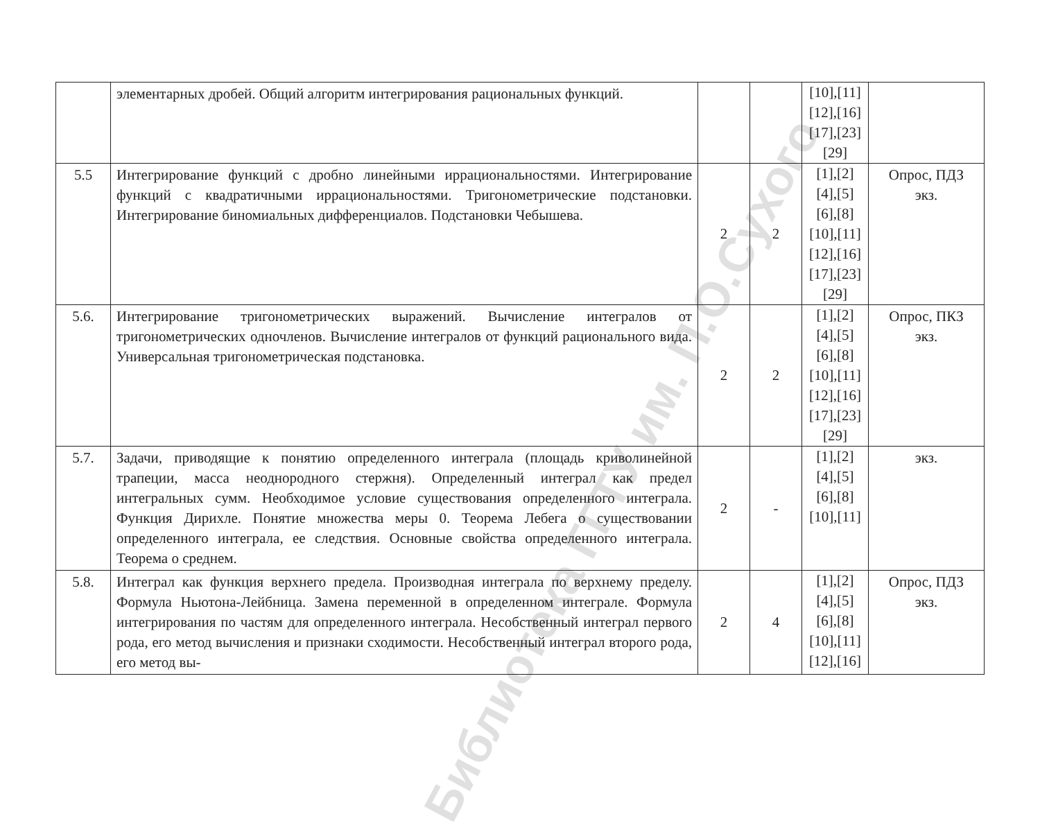Библиотека ГГТУ им. П.О.Сухого
| | элементарных дробей. Общий алгоритм интегрирования рациональных функций. | | | [10],[11] [12],[16] [17],[23] [29] | |
| 5.5 | Интегрирование функций с дробно линейными иррациональностями. Интегрирование функций с квадратичными иррациональностями. Тригонометрические подстановки. Интегрирование биномиальных дифференциалов. Подстановки Чебышева. | 2 | 2 | [1],[2] [4],[5] [6],[8] [10],[11] [12],[16] [17],[23] [29] | Опрос, ПДЗ экз. |
| 5.6. | Интегрирование тригонометрических выражений. Вычисление интегралов от тригонометрических одночленов. Вычисление интегралов от функций рационального вида. Универсальная тригонометрическая подстановка. | 2 | 2 | [1],[2] [4],[5] [6],[8] [10],[11] [12],[16] [17],[23] [29] | Опрос, ПКЗ экз. |
| 5.7. | Задачи, приводящие к понятию определенного интеграла (площадь криволинейной трапеции, масса неоднородного стержня). Определенный интеграл как предел интегральных сумм. Необходимое условие существования определенного интеграла. Функция Дирихле. Понятие множества меры 0. Теорема Лебега о существовании определенного интеграла, ее следствия. Основные свойства определенного интеграла. Теорема о среднем. | 2 | - | [1],[2] [4],[5] [6],[8] [10],[11] | экз. |
| 5.8. | Интеграл как функция верхнего предела. Производная интеграла по верхнему пределу. Формула Ньютона-Лейбница. Замена переменной в определенном интеграле. Формула интегрирования по частям для определенного интеграла. Несобственный интеграл первого рода, его метод вычисления и признаки сходимости. Несобственный интеграл второго рода, его метод вы- | 2 | 4 | [1],[2] [4],[5] [6],[8] [10],[11] [12],[16] | Опрос, ПДЗ экз. |